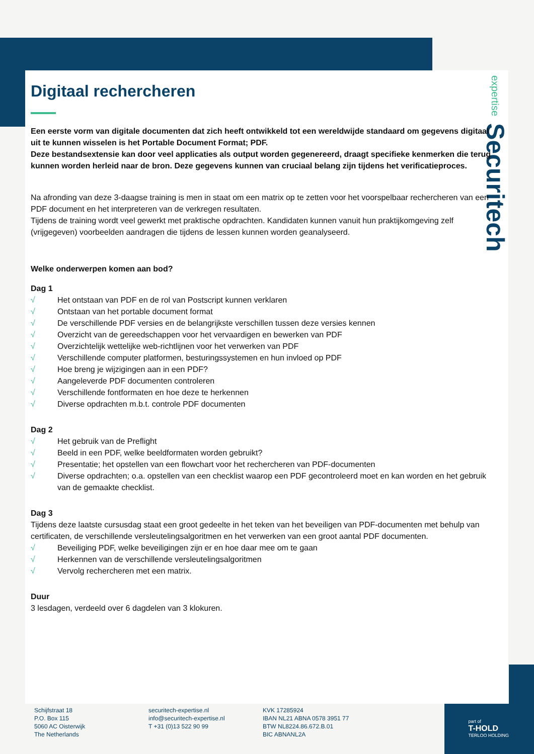expertise Securitech
Digitaal rechercheren
Een eerste vorm van digitale documenten dat zich heeft ontwikkeld tot een wereldwijde standaard om gegevens digitaal uit te kunnen wisselen is het Portable Document Format; PDF.
Deze bestandsextensie kan door veel applicaties als output worden gegenereerd, draagt specifieke kenmerken die terug kunnen worden herleid naar de bron. Deze gegevens kunnen van cruciaal belang zijn tijdens het verificatieproces.
Na afronding van deze 3-daagse training is men in staat om een matrix op te zetten voor het voorspelbaar rechercheren van een PDF document en het interpreteren van de verkregen resultaten.
Tijdens de training wordt veel gewerkt met praktische opdrachten. Kandidaten kunnen vanuit hun praktijkomgeving zelf (vrijgegeven) voorbeelden aandragen die tijdens de lessen kunnen worden geanalyseerd.
Welke onderwerpen komen aan bod?
Dag 1
√ Het ontstaan van PDF en de rol van Postscript kunnen verklaren
√ Ontstaan van het portable document format
√ De verschillende PDF versies en de belangrijkste verschillen tussen deze versies kennen
√ Overzicht van de gereedschappen voor het vervaardigen en bewerken van PDF
√ Overzichtelijk wettelijke web-richtlijnen voor het verwerken van PDF
√ Verschillende computer platformen, besturingssystemen en hun invloed op PDF
√ Hoe breng je wijzigingen aan in een PDF?
√ Aangeleverde PDF documenten controleren
√ Verschillende fontformaten en hoe deze te herkennen
√ Diverse opdrachten m.b.t. controle PDF documenten
Dag 2
√ Het gebruik van de Preflight
√ Beeld in een PDF, welke beeldformaten worden gebruikt?
√ Presentatie; het opstellen van een flowchart voor het rechercheren van PDF-documenten
√ Diverse opdrachten; o.a. opstellen van een checklist waarop een PDF gecontroleerd moet en kan worden en het gebruik van de gemaakte checklist.
Dag 3
Tijdens deze laatste cursusdag staat een groot gedeelte in het teken van het beveiligen van PDF-documenten met behulp van certificaten, de verschillende versleutelingsalgoritmen en het verwerken van een groot aantal PDF documenten.
√ Beveiliging PDF, welke beveiligingen zijn er en hoe daar mee om te gaan
√ Herkennen van de verschillende versleutelingsalgoritmen
√ Vervolg rechercheren met een matrix.
Duur
3 lesdagen, verdeeld over 6 dagdelen van 3 klokuren.
Schijfstraat 18
P.O. Box 115
5060 AC Oisterwijk
The Netherlands
securitech-expertise.nl
info@securitech-expertise.nl
T +31 (0)13 522 90 99
KVK 17285924
IBAN NL21 ABNA 0578 3951 77
BTW NL8224.86.672.B.01
BIC ABNANL2A
part of
T-HOLD
TERLOO HOLDING